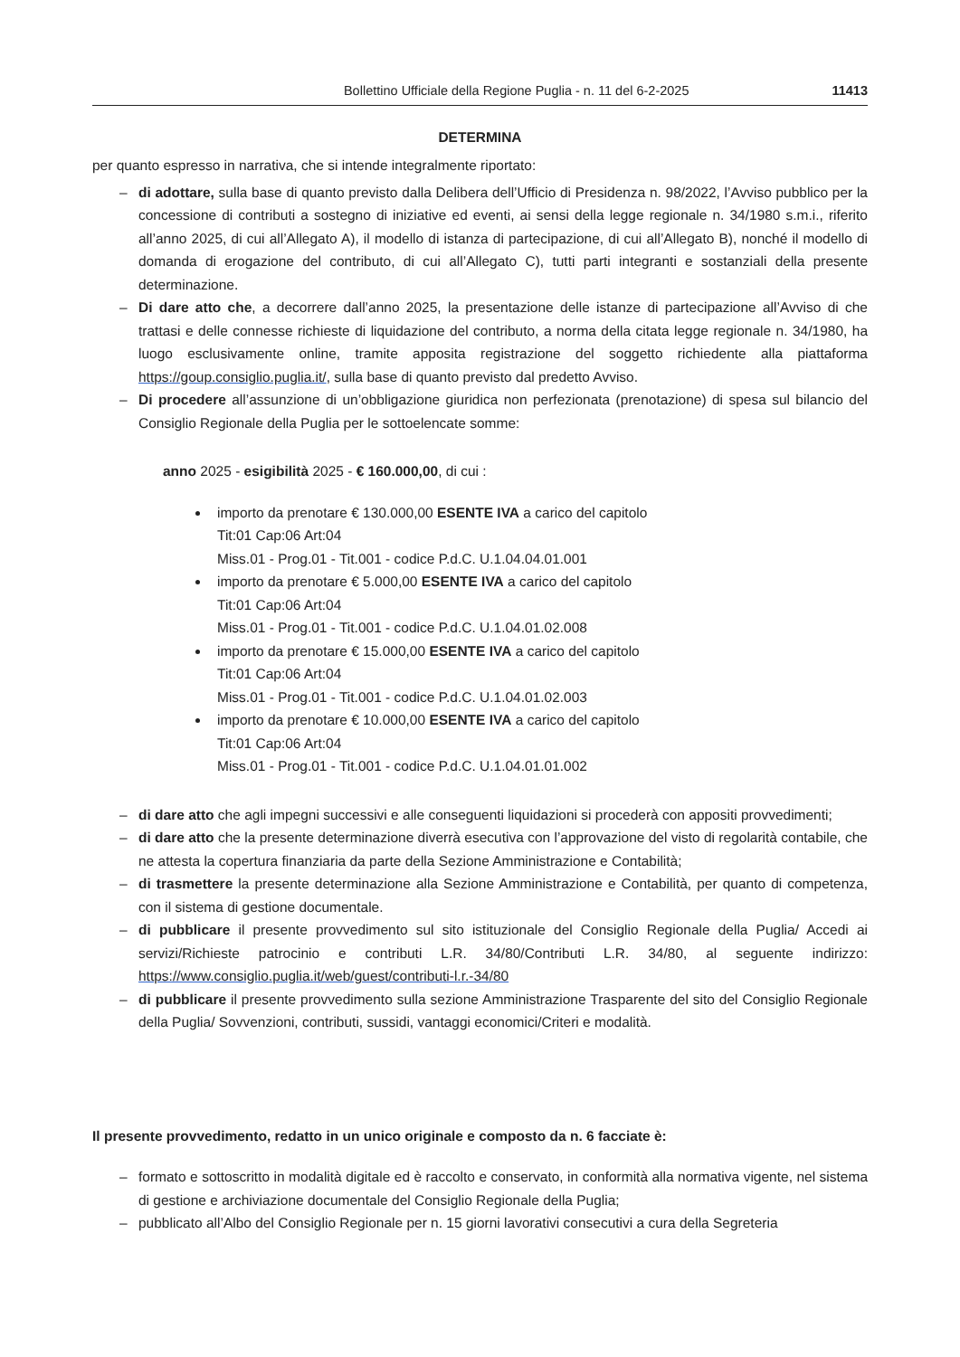Bollettino Ufficiale della Regione Puglia - n. 11 del 6-2-2025 11413
DETERMINA
per quanto espresso in narrativa, che si intende integralmente riportato:
– di adottare, sulla base di quanto previsto dalla Delibera dell’Ufficio di Presidenza n. 98/2022, l’Avviso pubblico per la concessione di contributi a sostegno di iniziative ed eventi, ai sensi della legge regionale n. 34/1980 s.m.i., riferito all’anno 2025, di cui all’Allegato A), il modello di istanza di partecipazione, di cui all’Allegato B), nonché il modello di domanda di erogazione del contributo, di cui all’Allegato C), tutti parti integranti e sostanziali della presente determinazione.
– Di dare atto che, a decorrere dall’anno 2025, la presentazione delle istanze di partecipazione all’Avviso di che trattasi e delle connesse richieste di liquidazione del contributo, a norma della citata legge regionale n. 34/1980, ha luogo esclusivamente online, tramite apposita registrazione del soggetto richiedente alla piattaforma https://goup.consiglio.puglia.it/, sulla base di quanto previsto dal predetto Avviso.
– Di procedere all’assunzione di un’obbligazione giuridica non perfezionata (prenotazione) di spesa sul bilancio del Consiglio Regionale della Puglia per le sottoelencate somme:
anno 2025 - esigibilità 2025 - € 160.000,00, di cui :
importo da prenotare € 130.000,00 ESENTE IVA a carico del capitolo
Tit:01 Cap:06 Art:04
Miss.01 - Prog.01 - Tit.001 - codice P.d.C. U.1.04.04.01.001
importo da prenotare € 5.000,00 ESENTE IVA a carico del capitolo
Tit:01 Cap:06 Art:04
Miss.01 - Prog.01 - Tit.001 - codice P.d.C. U.1.04.01.02.008
importo da prenotare € 15.000,00 ESENTE IVA a carico del capitolo
Tit:01 Cap:06 Art:04
Miss.01 - Prog.01 - Tit.001 - codice P.d.C. U.1.04.01.02.003
importo da prenotare € 10.000,00 ESENTE IVA a carico del capitolo
Tit:01 Cap:06 Art:04
Miss.01 - Prog.01 - Tit.001 - codice P.d.C. U.1.04.01.01.002
– di dare atto che agli impegni successivi e alle conseguenti liquidazioni si procederà con appositi provvedimenti;
– di dare atto che la presente determinazione diverrà esecutiva con l’approvazione del visto di regolarità contabile, che ne attesta la copertura finanziaria da parte della Sezione Amministrazione e Contabilità;
– di trasmettere la presente determinazione alla Sezione Amministrazione e Contabilità, per quanto di competenza, con il sistema di gestione documentale.
– di pubblicare il presente provvedimento sul sito istituzionale del Consiglio Regionale della Puglia/ Accedi ai servizi/Richieste patrocinio e contributi L.R. 34/80/Contributi L.R. 34/80, al seguente indirizzo: https://www.consiglio.puglia.it/web/guest/contributi-l.r.-34/80
– di pubblicare il presente provvedimento sulla sezione Amministrazione Trasparente del sito del Consiglio Regionale della Puglia/ Sovvenzioni, contributi, sussidi, vantaggi economici/Criteri e modalità.
Il presente provvedimento, redatto in un unico originale e composto da n. 6 facciate è:
– formato e sottoscritto in modalità digitale ed è raccolto e conservato, in conformità alla normativa vigente, nel sistema di gestione e archiviazione documentale del Consiglio Regionale della Puglia;
– pubblicato all’Albo del Consiglio Regionale per n. 15 giorni lavorativi consecutivi a cura della Segreteria